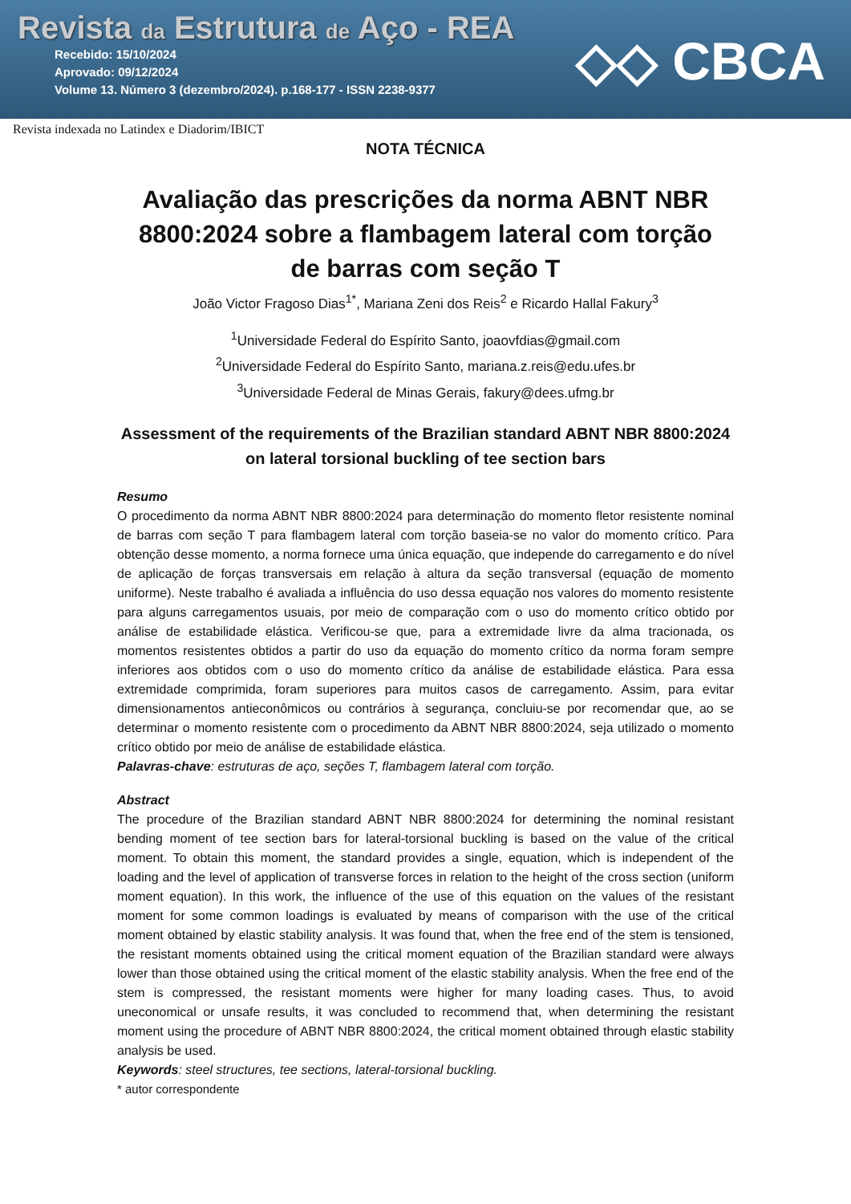Revista da Estrutura de Aço - REA
Recebido: 15/10/2024
Aprovado: 09/12/2024
Volume 13. Número 3 (dezembro/2024). p.168-177 - ISSN 2238-9377
◇◇ CBCA
Revista indexada no Latindex e Diadorim/IBICT
NOTA TÉCNICA
Avaliação das prescrições da norma ABNT NBR 8800:2024 sobre a flambagem lateral com torção de barras com seção T
João Victor Fragoso Dias<sup>1*</sup>, Mariana Zeni dos Reis<sup>2</sup> e Ricardo Hallal Fakury<sup>3</sup>
<sup>1</sup> Universidade Federal do Espírito Santo, joaovfdias@gmail.com
<sup>2</sup> Universidade Federal do Espírito Santo, mariana.z.reis@edu.ufes.br
<sup>3</sup> Universidade Federal de Minas Gerais, fakury@dees.ufmg.br
Assessment of the requirements of the Brazilian standard ABNT NBR 8800:2024 on lateral torsional buckling of tee section bars
Resumo
O procedimento da norma ABNT NBR 8800:2024 para determinação do momento fletor resistente nominal de barras com seção T para flambagem lateral com torção baseia-se no valor do momento crítico. Para obtenção desse momento, a norma fornece uma única equação, que independe do carregamento e do nível de aplicação de forças transversais em relação à altura da seção transversal (equação de momento uniforme). Neste trabalho é avaliada a influência do uso dessa equação nos valores do momento resistente para alguns carregamentos usuais, por meio de comparação com o uso do momento crítico obtido por análise de estabilidade elástica. Verificou-se que, para a extremidade livre da alma tracionada, os momentos resistentes obtidos a partir do uso da equação do momento crítico da norma foram sempre inferiores aos obtidos com o uso do momento crítico da análise de estabilidade elástica. Para essa extremidade comprimida, foram superiores para muitos casos de carregamento. Assim, para evitar dimensionamentos antieconômicos ou contrários à segurança, concluiu-se por recomendar que, ao se determinar o momento resistente com o procedimento da ABNT NBR 8800:2024, seja utilizado o momento crítico obtido por meio de análise de estabilidade elástica.
Palavras-chave: estruturas de aço, seções T, flambagem lateral com torção.
Abstract
The procedure of the Brazilian standard ABNT NBR 8800:2024 for determining the nominal resistant bending moment of tee section bars for lateral-torsional buckling is based on the value of the critical moment. To obtain this moment, the standard provides a single, equation, which is independent of the loading and the level of application of transverse forces in relation to the height of the cross section (uniform moment equation). In this work, the influence of the use of this equation on the values of the resistant moment for some common loadings is evaluated by means of comparison with the use of the critical moment obtained by elastic stability analysis. It was found that, when the free end of the stem is tensioned, the resistant moments obtained using the critical moment equation of the Brazilian standard were always lower than those obtained using the critical moment of the elastic stability analysis. When the free end of the stem is compressed, the resistant moments were higher for many loading cases. Thus, to avoid uneconomical or unsafe results, it was concluded to recommend that, when determining the resistant moment using the procedure of ABNT NBR 8800:2024, the critical moment obtained through elastic stability analysis be used.
Keywords: steel structures, tee sections, lateral-torsional buckling.
* autor correspondente